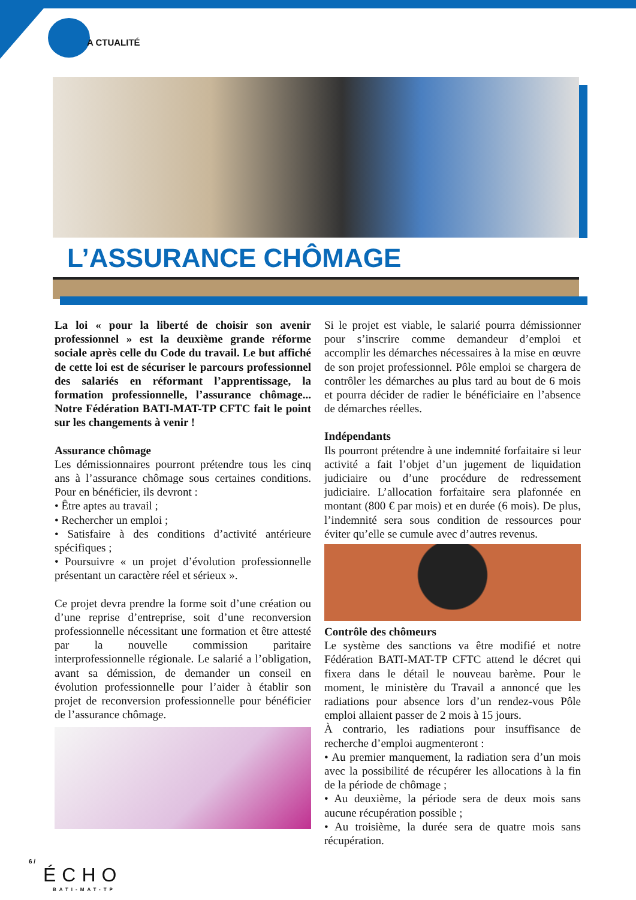A CTUALITÉ
L’ASSURANCE CHÔMAGE
La loi « pour la liberté de choisir son avenir professionnel » est la deuxième grande réforme sociale après celle du Code du travail. Le but affiché de cette loi est de sécuriser le parcours professionnel des salariés en réformant l’apprentissage, la formation professionnelle, l’assurance chômage... Notre Fédération BATI-MAT-TP CFTC fait le point sur les changements à venir !
Assurance chômage
Les démissionnaires pourront prétendre tous les cinq ans à l’assurance chômage sous certaines conditions. Pour en bénéficier, ils devront :
• Être aptes au travail ;
• Rechercher un emploi ;
• Satisfaire à des conditions d’activité antérieure spécifiques ;
• Poursuivre « un projet d’évolution professionnelle présentant un caractère réel et sérieux ».
Ce projet devra prendre la forme soit d’une création ou d’une reprise d’entreprise, soit d’une reconversion professionnelle nécessitant une formation et être attesté par la nouvelle commission paritaire interprofessionnelle régionale. Le salarié a l’obligation, avant sa démission, de demander un conseil en évolution professionnelle pour l’aider à établir son projet de reconversion professionnelle pour bénéficier de l’assurance chômage.
Si le projet est viable, le salarié pourra démissionner pour s’inscrire comme demandeur d’emploi et accomplir les démarches nécessaires à la mise en œuvre de son projet professionnel. Pôle emploi se chargera de contrôler les démarches au plus tard au bout de 6 mois et pourra décider de radier le bénéficiaire en l’absence de démarches réelles.
Indépendants
Ils pourront prétendre à une indemnité forfaitaire si leur activité a fait l’objet d’un jugement de liquidation judiciaire ou d’une procédure de redressement judiciaire. L’allocation forfaitaire sera plafonnée en montant (800 € par mois) et en durée (6 mois). De plus, l’indemnité sera sous condition de ressources pour éviter qu’elle se cumule avec d’autres revenus.
Contrôle des chômeurs
Le système des sanctions va être modifié et notre Fédération BATI-MAT-TP CFTC attend le décret qui fixera dans le détail le nouveau barème. Pour le moment, le ministère du Travail a annoncé que les radiations pour absence lors d’un rendez-vous Pôle emploi allaient passer de 2 mois à 15 jours.
À contrario, les radiations pour insuffisance de recherche d’emploi augmenteront :
• Au premier manquement, la radiation sera d’un mois avec la possibilité de récupérer les allocations à la fin de la période de chômage ;
• Au deuxième, la période sera de deux mois sans aucune récupération possible ;
• Au troisième, la durée sera de quatre mois sans récupération.
6 /
ÉCHO
BATI-MAT-TP